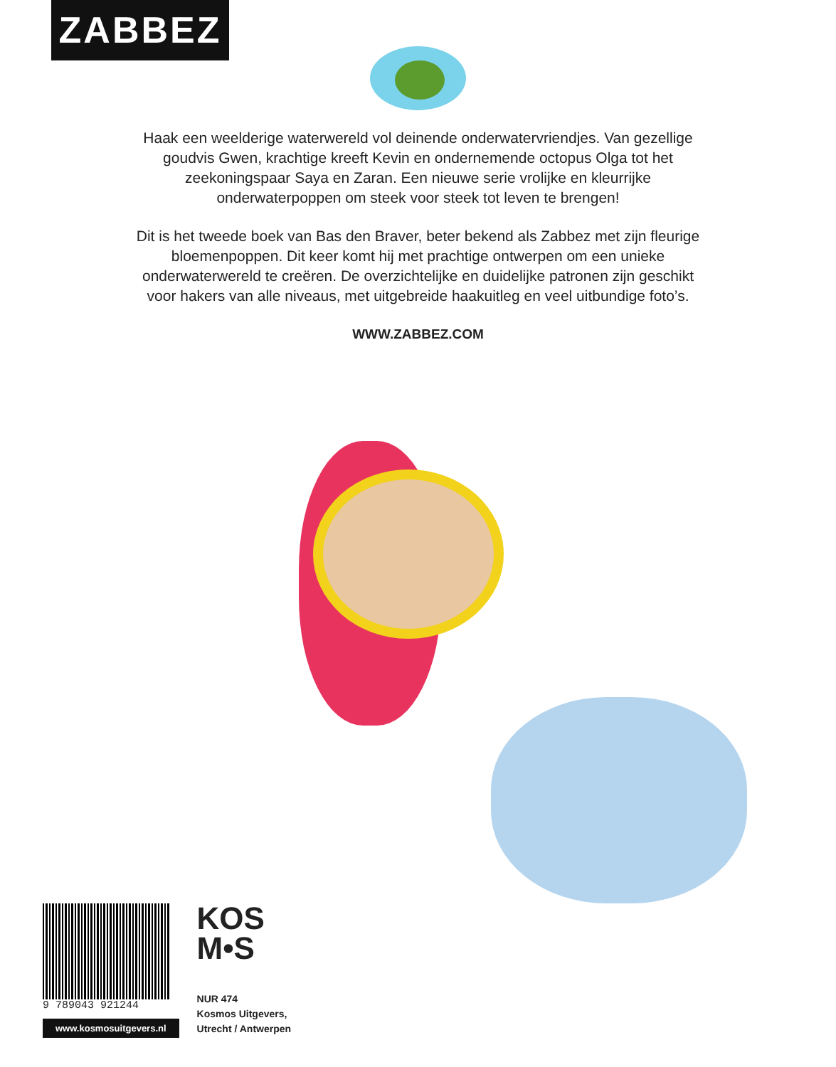ZABBEZ
Haak een weelderige waterwereld vol deinende onderwatervriendjes. Van gezellige goudvis Gwen, krachtige kreeft Kevin en ondernemende octopus Olga tot het zeekoningspaar Saya en Zaran. Een nieuwe serie vrolijke en kleurrijke onderwaterpoppen om steek voor steek tot leven te brengen!
Dit is het tweede boek van Bas den Braver, beter bekend als Zabbez met zijn fleurige bloemenpoppen. Dit keer komt hij met prachtige ontwerpen om een unieke onderwaterwereld te creëren. De overzichtelijke en duidelijke patronen zijn geschikt voor hakers van alle niveaus, met uitgebreide haakuitleg en veel uitbundige foto’s.
WWW.ZABBEZ.COM
9 789043 921244
www.kosmosuitgevers.nl
KOS
M•S
NUR 474
Kosmos Uitgevers,
Utrecht / Antwerpen